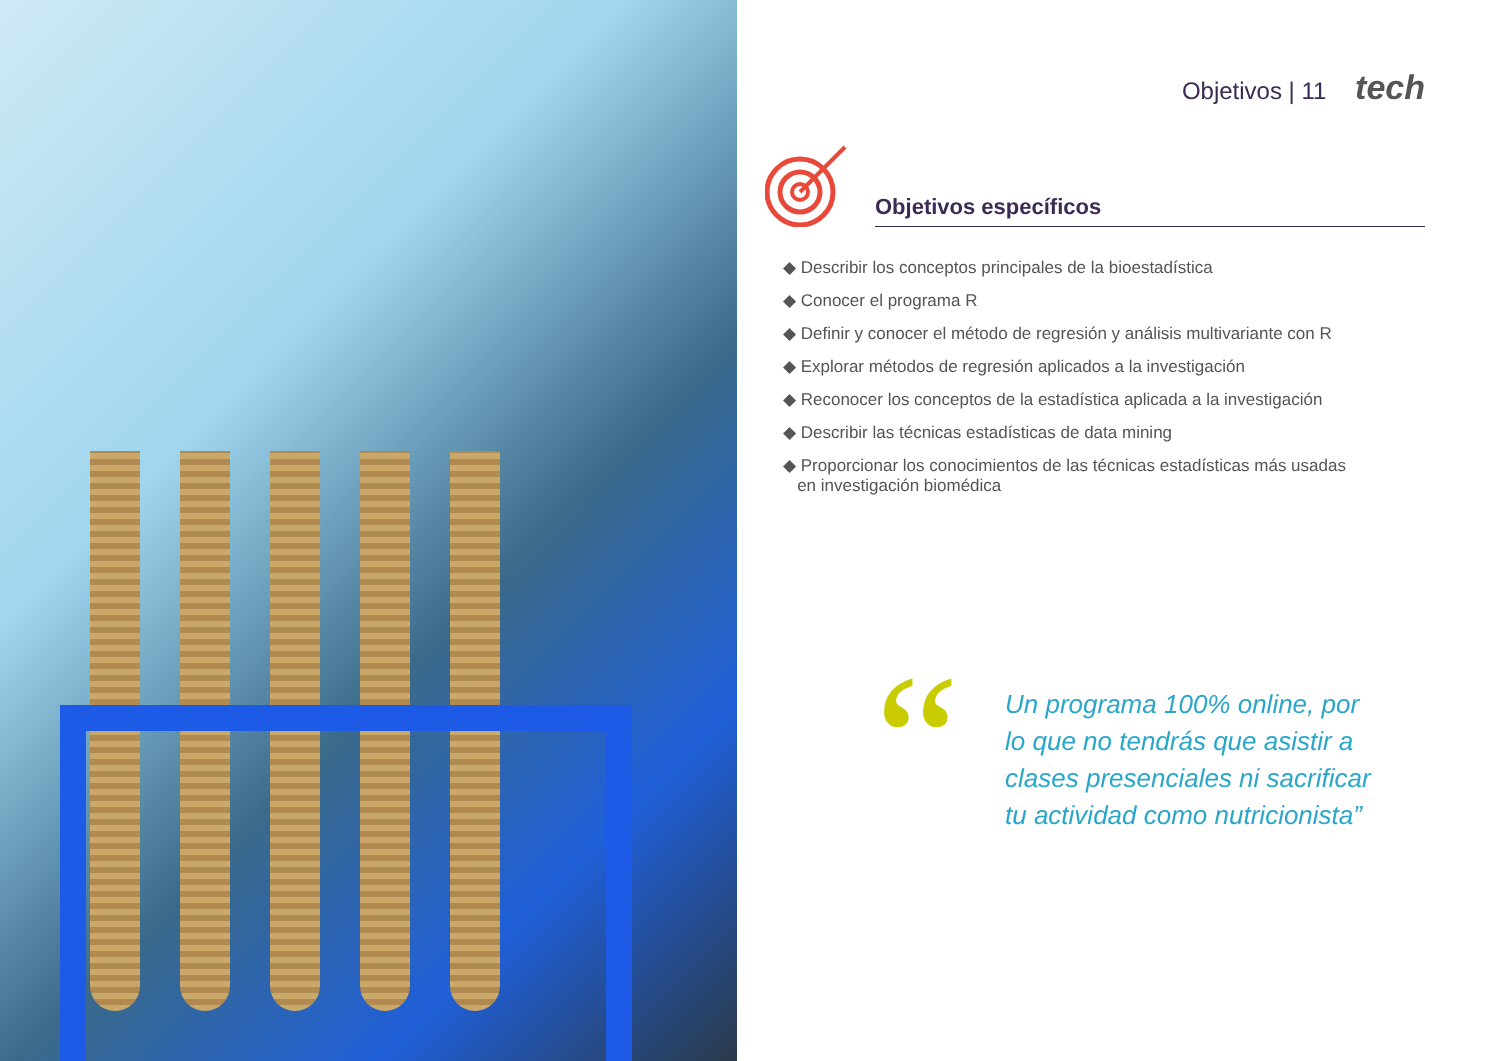Objetivos | 11 tech
Objetivos específicos
◆ Describir los conceptos principales de la bioestadística
◆ Conocer el programa R
◆ Definir y conocer el método de regresión y análisis multivariante con R
◆ Explorar métodos de regresión aplicados a la investigación
◆ Reconocer los conceptos de la estadística aplicada a la investigación
◆ Describir las técnicas estadísticas de data mining
◆ Proporcionar los conocimientos de las técnicas estadísticas más usadas
en investigación biomédica
“
Un programa 100% online, por
lo que no tendrás que asistir a
clases presenciales ni sacrificar
tu actividad como nutricionista”